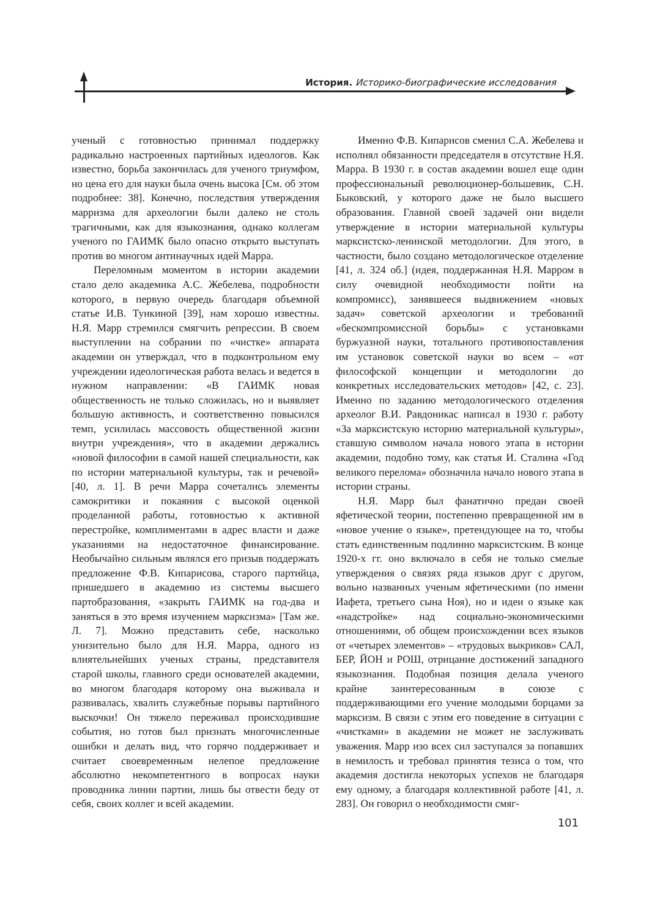История. Историко-биографические исследования
ученый с готовностью принимал поддержку радикально настроенных партийных идеологов. Как известно, борьба закончилась для ученого триумфом, но цена его для науки была очень высока [См. об этом подробнее: 38]. Конечно, последствия утверждения марризма для археологии были далеко не столь трагичными, как для языкознания, однако коллегам ученого по ГАИМК было опасно открыто выступать против во многом антинаучных идей Марра.
Переломным моментом в истории академии стало дело академика А.С. Жебелева, подробности которого, в первую очередь благодаря объемной статье И.В. Тункиной [39], нам хорошо известны. Н.Я. Марр стремился смягчить репрессии. В своем выступлении на собрании по «чистке» аппарата академии он утверждал, что в подконтрольном ему учреждении идеологическая работа велась и ведется в нужном направлении: «В ГАИМК новая общественность не только сложилась, но и выявляет большую активность, и соответственно повысился темп, усилилась массовость общественной жизни внутри учреждения», что в академии держались «новой философии в самой нашей специальности, как по истории материальной культуры, так и речевой» [40, л. 1]. В речи Марра сочетались элементы самокритики и покаяния с высокой оценкой проделанной работы, готовностью к активной перестройке, комплиментами в адрес власти и даже указаниями на недостаточное финансирование. Необычайно сильным являлся его призыв поддержать предложение Ф.В. Кипарисова, старого партийца, пришедшего в академию из системы высшего партобразования, «закрыть ГАИМК на год-два и заняться в это время изучением марксизма» [Там же. Л. 7]. Можно представить себе, насколько унизительно было для Н.Я. Марра, одного из влиятельнейших ученых страны, представителя старой школы, главного среди основателей академии, во многом благодаря которому она выживала и развивалась, хвалить служебные порывы партийного выскочки! Он тяжело переживал происходившие события, но готов был признать многочисленные ошибки и делать вид, что горячо поддерживает и считает своевременным нелепое предложение абсолютно некомпетентного в вопросах науки проводника линии партии, лишь бы отвести беду от себя, своих коллег и всей академии.
Именно Ф.В. Кипарисов сменил С.А. Жебелева и исполнял обязанности председателя в отсутствие Н.Я. Марра. В 1930 г. в состав академии вошел еще один профессиональный революционер-большевик, С.Н. Быковский, у которого даже не было высшего образования. Главной своей задачей они видели утверждение в истории материальной культуры марксистско-ленинской методологии. Для этого, в частности, было создано методологическое отделение [41, л. 324 об.] (идея, поддержанная Н.Я. Марром в силу очевидной необходимости пойти на компромисс), занявшееся выдвижением «новых задач» советской археологии и требований «бескомпромиссной борьбы» с установками буржуазной науки, тотального противопоставления им установок советской науки во всем – «от философской концепции и методологии до конкретных исследовательских методов» [42, с. 23]. Именно по заданию методологического отделения археолог В.И. Равдоникас написал в 1930 г. работу «За марксистскую историю материальной культуры», ставшую символом начала нового этапа в истории академии, подобно тому, как статья И. Сталина «Год великого перелома» обозначила начало нового этапа в истории страны.
Н.Я. Марр был фанатично предан своей яфетической теории, постепенно превращенной им в «новое учение о языке», претендующее на то, чтобы стать единственным подлинно марксистским. В конце 1920-х гг. оно включало в себя не только смелые утверждения о связях ряда языков друг с другом, вольно названных ученым яфетическими (по имени Иафета, третьего сына Ноя), но и идеи о языке как «надстройке» над социально-экономическими отношениями, об общем происхождении всех языков от «четырех элементов» – «трудовых выкриков» САЛ, БЕР, ЙОН и РОШ, отрицание достижений западного языкознания. Подобная позиция делала ученого крайне заинтересованным в союзе с поддерживающими его учение молодыми борцами за марксизм. В связи с этим его поведение в ситуации с «чистками» в академии не может не заслуживать уважения. Марр изо всех сил заступался за попавших в немилость и требовал принятия тезиса о том, что академия достигла некоторых успехов не благодаря ему одному, а благодаря коллективной работе [41, л. 283]. Он говорил о необходимости смяг-
101